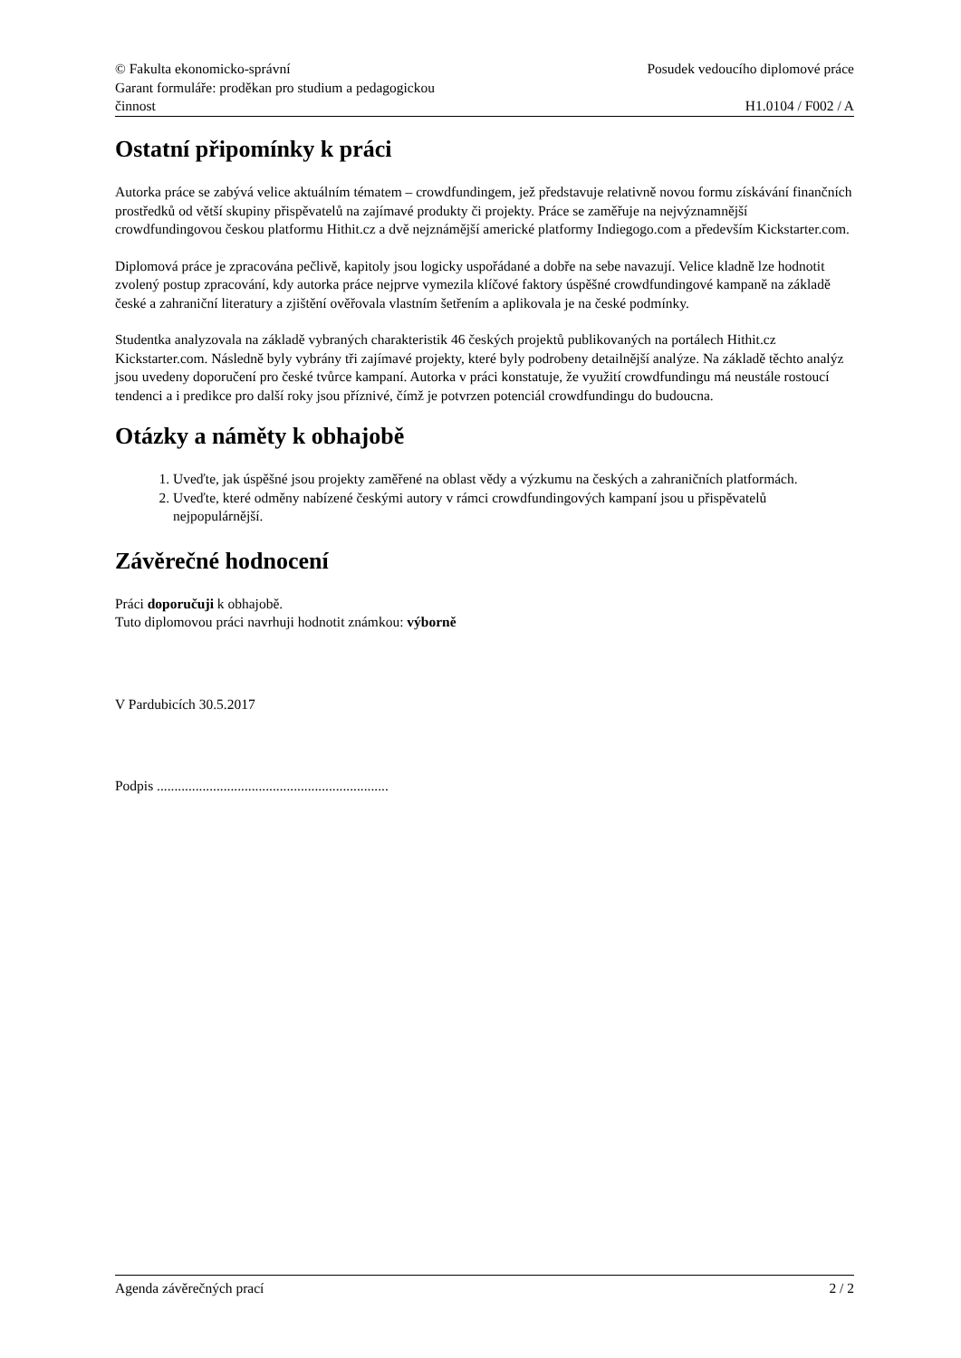© Fakulta ekonomicko-správní
Garant formuláře: proděkan pro studium a pedagogickou
činnost
Posudek vedoucího diplomové práce
H1.0104 / F002 / A
Ostatní připomínky k práci
Autorka práce se zabývá velice aktuálním tématem – crowdfundingem, jež představuje relativně novou formu získávání finančních prostředků od větší skupiny přispěvatelů na zajímavé produkty či projekty. Práce se zaměřuje na nejvýznamnější crowdfundingovou českou platformu Hithit.cz a dvě nejznámější americké platformy Indiegogo.com a především Kickstarter.com.
Diplomová práce je zpracována pečlivě, kapitoly jsou logicky uspořádané a dobře na sebe navazují. Velice kladně lze hodnotit zvolený postup zpracování, kdy autorka práce nejprve vymezila klíčové faktory úspěšné crowdfundingové kampaně na základě české a zahraniční literatury a zjištění ověřovala vlastním šetřením a aplikovala je na české podmínky.
Studentka analyzovala na základě vybraných charakteristik 46 českých projektů publikovaných na portálech Hithit.cz Kickstarter.com. Následně byly vybrány tři zajímavé projekty, které byly podrobeny detailnější analýze. Na základě těchto analýz jsou uvedeny doporučení pro české tvůrce kampaní. Autorka v práci konstatuje, že využití crowdfundingu má neustále rostoucí tendenci a i predikce pro další roky jsou příznivé, čímž je potvrzen potenciál crowdfundingu do budoucna.
Otázky a náměty k obhajobě
1. Uveďte, jak úspěšné jsou projekty zaměřené na oblast vědy a výzkumu na českých a zahraničních platformách.
2. Uveďte, které odměny nabízené českými autory v rámci crowdfundingových kampaní jsou u přispěvatelů nejpopulárnější.
Závěrečné hodnocení
Práci doporučuji k obhajobě.
Tuto diplomovou práci navrhuji hodnotit známkou: výborně
V Pardubicích 30.5.2017
Podpis ..................................................................
Agenda závěrečných prací 2 / 2